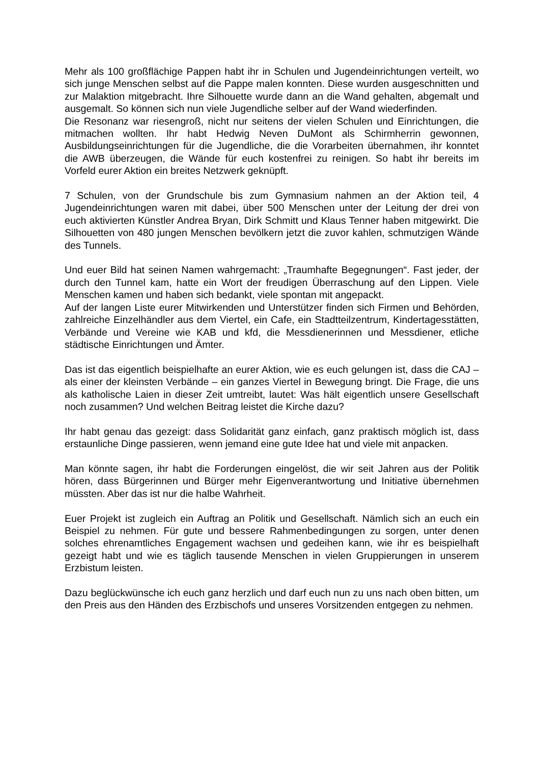Mehr als 100 großflächige Pappen habt ihr in Schulen und Jugendeinrichtungen verteilt, wo sich junge Menschen selbst auf die Pappe malen konnten. Diese wurden ausgeschnitten und zur Malaktion mitgebracht. Ihre Silhouette wurde dann an die Wand gehalten, abgemalt und ausgemalt. So können sich nun viele Jugendliche selber auf der Wand wiederfinden.
Die Resonanz war riesengroß, nicht nur seitens der vielen Schulen und Einrichtungen, die mitmachen wollten. Ihr habt Hedwig Neven DuMont als Schirmherrin gewonnen, Ausbildungseinrichtungen für die Jugendliche, die die Vorarbeiten übernahmen, ihr konntet die AWB überzeugen, die Wände für euch kostenfrei zu reinigen. So habt ihr bereits im Vorfeld eurer Aktion ein breites Netzwerk geknüpft.
7 Schulen, von der Grundschule bis zum Gymnasium nahmen an der Aktion teil, 4 Jugendeinrichtungen waren mit dabei, über 500 Menschen unter der Leitung der drei von euch aktivierten Künstler Andrea Bryan, Dirk Schmitt und Klaus Tenner haben mitgewirkt. Die Silhouetten von 480 jungen Menschen bevölkern jetzt die zuvor kahlen, schmutzigen Wände des Tunnels.
Und euer Bild hat seinen Namen wahrgemacht: „Traumhafte Begegnungen“. Fast jeder, der durch den Tunnel kam, hatte ein Wort der freudigen Überraschung auf den Lippen. Viele Menschen kamen und haben sich bedankt, viele spontan mit angepackt.
Auf der langen Liste eurer Mitwirkenden und Unterstützer finden sich Firmen und Behörden, zahlreiche Einzelhändler aus dem Viertel, ein Cafe, ein Stadtteilzentrum, Kindertagesstätten, Verbände und Vereine wie KAB und kfd, die Messdienerinnen und Messdiener, etliche städtische Einrichtungen und Ämter.
Das ist das eigentlich beispielhafte an eurer Aktion, wie es euch gelungen ist, dass die CAJ – als einer der kleinsten Verbände – ein ganzes Viertel in Bewegung bringt. Die Frage, die uns als katholische Laien in dieser Zeit umtreibt, lautet: Was hält eigentlich unsere Gesellschaft noch zusammen? Und welchen Beitrag leistet die Kirche dazu?
Ihr habt genau das gezeigt: dass Solidarität ganz einfach, ganz praktisch möglich ist, dass erstaunliche Dinge passieren, wenn jemand eine gute Idee hat und viele mit anpacken.
Man könnte sagen, ihr habt die Forderungen eingelöst, die wir seit Jahren aus der Politik hören, dass Bürgerinnen und Bürger mehr Eigenverantwortung und Initiative übernehmen müssten. Aber das ist nur die halbe Wahrheit.
Euer Projekt ist zugleich ein Auftrag an Politik und Gesellschaft. Nämlich sich an euch ein Beispiel zu nehmen. Für gute und bessere Rahmenbedingungen zu sorgen, unter denen solches ehrenamtliches Engagement wachsen und gedeihen kann, wie ihr es beispielhaft gezeigt habt und wie es täglich tausende Menschen in vielen Gruppierungen in unserem Erzbistum leisten.
Dazu beglückwünsche ich euch ganz herzlich und darf euch nun zu uns nach oben bitten, um den Preis aus den Händen des Erzbischofs und unseres Vorsitzenden entgegen zu nehmen.